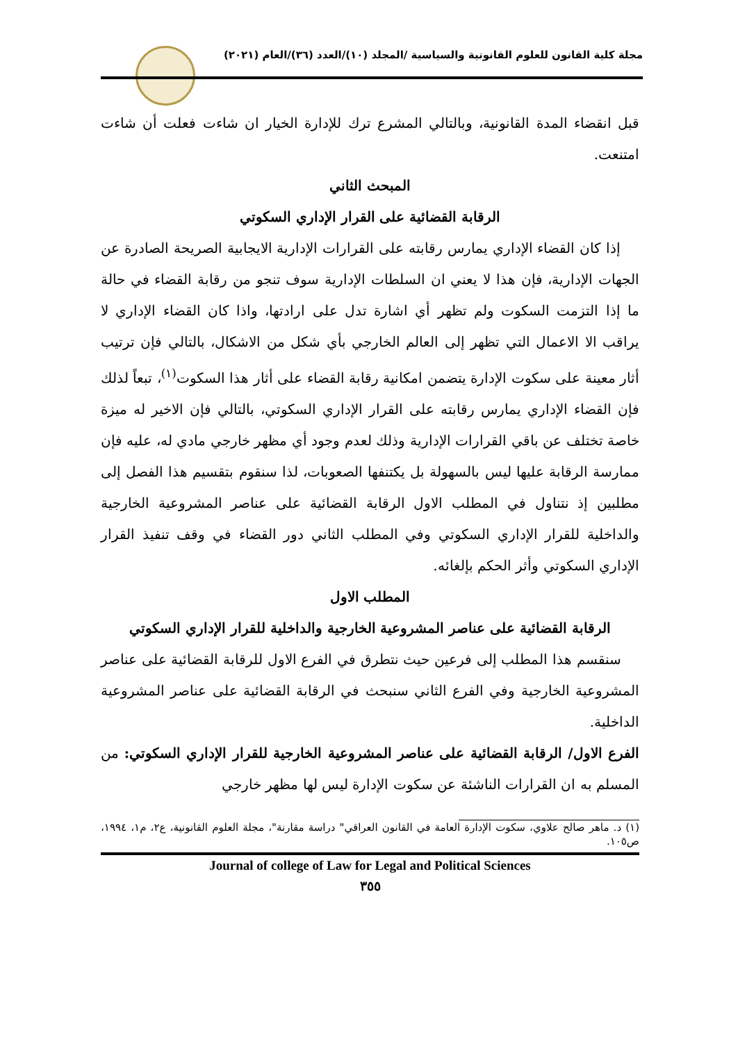مجلة كلية القانون للعلوم القانونية والسياسية /المجلد (١٠)/العدد (٣٦)/العام (٢٠٢١)
قبل انقضاء المدة القانونية، وبالتالي المشرع ترك للإدارة الخيار ان شاءت فعلت أن شاءت امتنعت.
المبحث الثاني
الرقابة القضائية على القرار الإداري السكوتي
إذا كان القضاء الإداري يمارس رقابته على القرارات الإدارية الايجابية الصريحة الصادرة عن الجهات الإدارية، فإن هذا لا يعني ان السلطات الإدارية سوف تنجو من رقابة القضاء في حالة ما إذا التزمت السكوت ولم تظهر أي اشارة تدل على ارادتها، واذا كان القضاء الإداري لا يراقب الا الاعمال التي تظهر إلى العالم الخارجي بأي شكل من الاشكال، بالتالي فإن ترتيب أثار معينة على سكوت الإدارة يتضمن امكانية رقابة القضاء على أثار هذا السكوت<sup>(١)</sup>، تبعاً لذلك فإن القضاء الإداري يمارس رقابته على القرار الإداري السكوتي، بالتالي فإن الاخير له ميزة خاصة تختلف عن باقي القرارات الإدارية وذلك لعدم وجود أي مظهر خارجي مادي له، عليه فإن ممارسة الرقابة عليها ليس بالسهولة بل يكتنفها الصعوبات، لذا سنقوم بتقسيم هذا الفصل إلى مطلبين إذ نتناول في المطلب الاول الرقابة القضائية على عناصر المشروعية الخارجية والداخلية للقرار الإداري السكوتي وفي المطلب الثاني دور القضاء في وقف تنفيذ القرار الإداري السكوتي وأثر الحكم بإلغائه.
المطلب الاول
الرقابة القضائية على عناصر المشروعية الخارجية والداخلية للقرار الإداري السكوتي
سنقسم هذا المطلب إلى فرعين حيث نتطرق في الفرع الاول للرقابة القضائية على عناصر المشروعية الخارجية وفي الفرع الثاني سنبحث في الرقابة القضائية على عناصر المشروعية الداخلية.
الفرع الاول/ الرقابة القضائية على عناصر المشروعية الخارجية للقرار الإداري السكوتي: من المسلم به ان القرارات الناشئة عن سكوت الإدارة ليس لها مظهر خارجي
(١) د. ماهر صالح علاوي، سكوت الإدارة العامة في القانون العراقي" دراسة مقارنة"، مجلة العلوم القانونية، ع٢، م١، ١٩٩٤، ص١٠٥.
Journal of college of Law for Legal and Political Sciences
٣٥٥